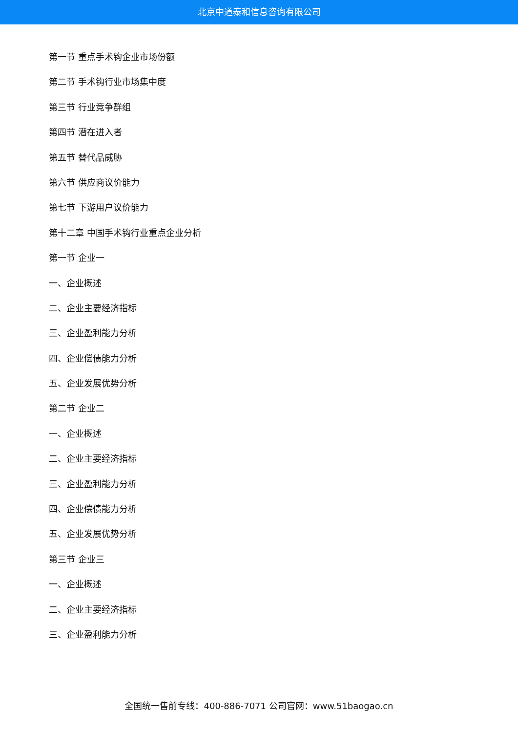北京中道泰和信息咨询有限公司
第一节 重点手术钩企业市场份额
第二节 手术钩行业市场集中度
第三节 行业竞争群组
第四节 潜在进入者
第五节 替代品威胁
第六节 供应商议价能力
第七节 下游用户议价能力
第十二章 中国手术钩行业重点企业分析
第一节 企业一
一、企业概述
二、企业主要经济指标
三、企业盈利能力分析
四、企业偿债能力分析
五、企业发展优势分析
第二节 企业二
一、企业概述
二、企业主要经济指标
三、企业盈利能力分析
四、企业偿债能力分析
五、企业发展优势分析
第三节 企业三
一、企业概述
二、企业主要经济指标
三、企业盈利能力分析
全国统一售前专线：400-886-7071 公司官网：www.51baogao.cn